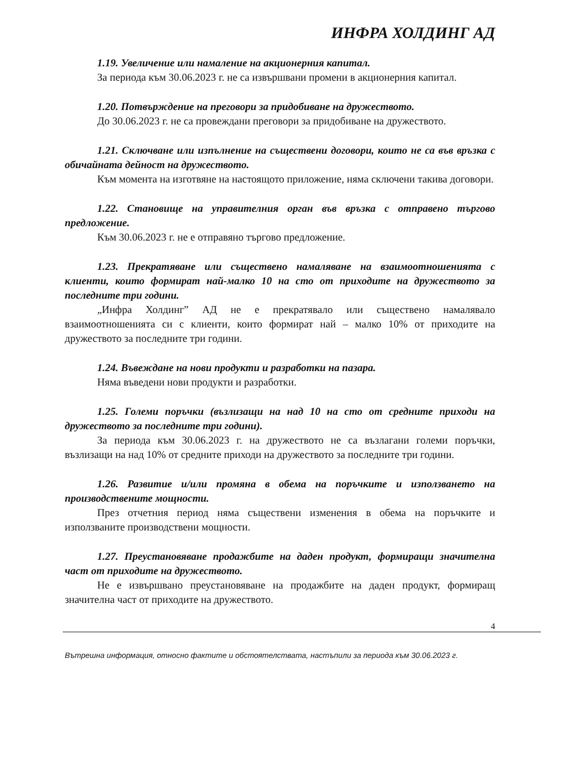ИНФРА ХОЛДИНГ АД
1.19. Увеличение или намаление на акционерния капитал.
За периода към 30.06.2023 г. не са извършвани промени в акционерния капитал.
1.20. Потвърждение на преговори за придобиване на дружеството.
До 30.06.2023 г. не са провеждани преговори за придобиване на дружеството.
1.21. Сключване или изпълнение на съществени договори, които не са във връзка с обичайната дейност на дружеството.
Към момента на изготвяне на настоящото приложение, няма сключени такива договори.
1.22. Становище на управителния орган във връзка с отправено търгово предложение.
Към 30.06.2023 г. не е отправяно търгово предложение.
1.23. Прекратяване или съществено намаляване на взаимоотношенията с клиенти, които формират най-малко 10 на сто от приходите на дружеството за последните три години.
„Инфра Холдинг” АД не е прекратявало или съществено намалявало взаимоотношенията си с клиенти, които формират най – малко 10% от приходите на дружеството за последните три години.
1.24. Въвеждане на нови продукти и разработки на пазара.
Няма въведени нови продукти и разработки.
1.25. Големи поръчки (възлизащи на над 10 на сто от средните приходи на дружеството за последните три години).
За периода към 30.06.2023 г. на дружеството не са възлагани големи поръчки, възлизащи на над 10% от средните приходи на дружеството за последните три години.
1.26. Развитие и/или промяна в обема на поръчките и използването на производствените мощности.
През отчетния период няма съществени изменения в обема на поръчките и използваните производствени мощности.
1.27. Преустановяване продажбите на даден продукт, формиращи значителна част от приходите на дружеството.
Не е извършвано преустановяване на продажбите на даден продукт, формиращ значителна част от приходите на дружеството.
4
Вътрешна информация, относно фактите и обстоятелствата, настъпили за периода към 30.06.2023 г.